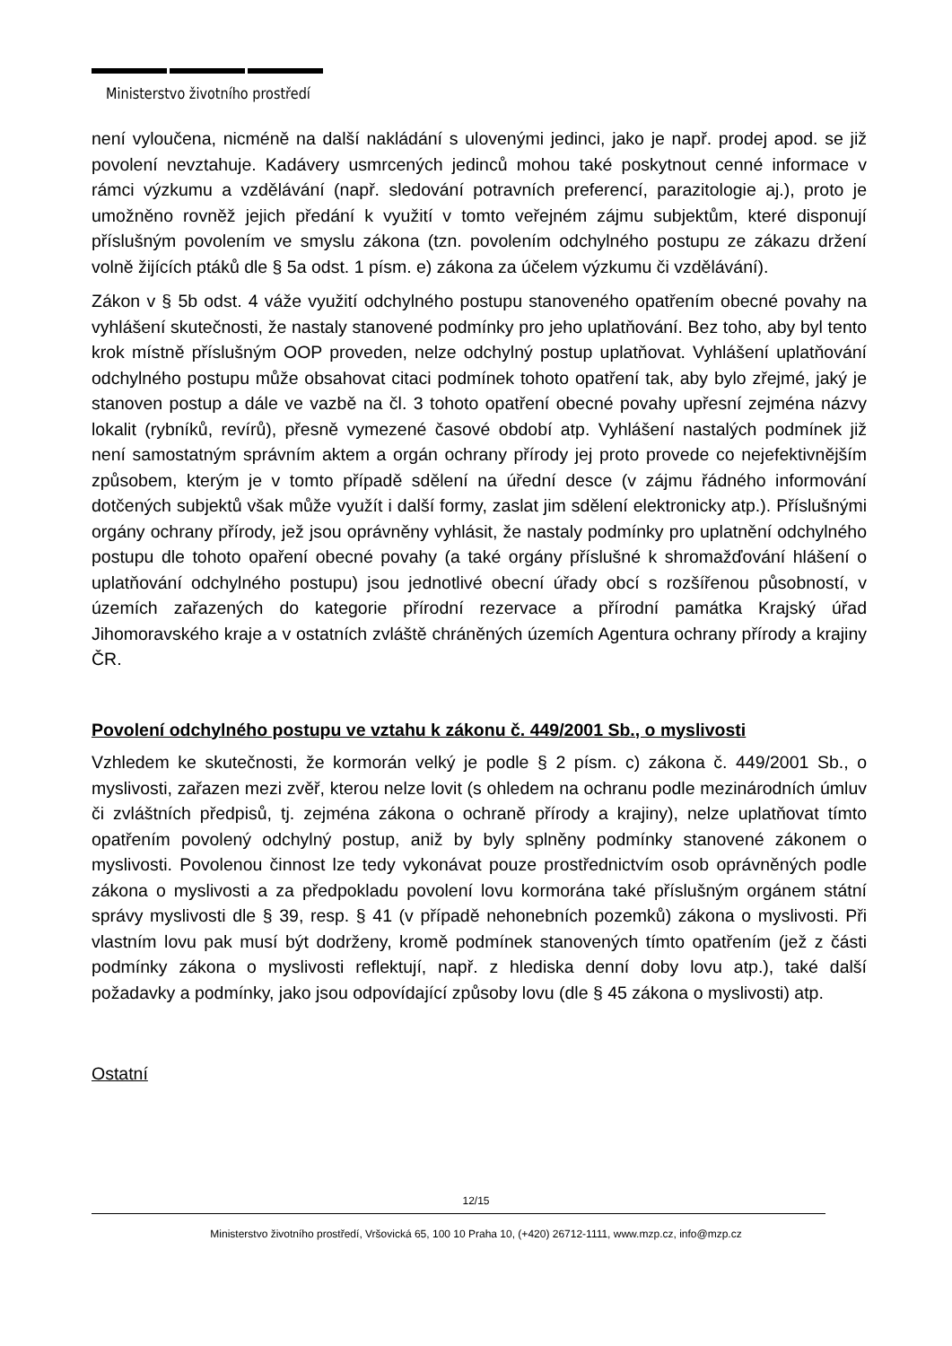Ministerstvo životního prostředí
není vyloučena, nicméně na další nakládání s ulovenými jedinci, jako je např. prodej apod. se již povolení nevztahuje. Kadávery usmrcených jedinců mohou také poskytnout cenné informace v rámci výzkumu a vzdělávání (např. sledování potravních preferencí, parazitologie aj.), proto je umožněno rovněž jejich předání k využití v tomto veřejném zájmu subjektům, které disponují příslušným povolením ve smyslu zákona (tzn. povolením odchylného postupu ze zákazu držení volně žijících ptáků dle § 5a odst. 1 písm. e) zákona za účelem výzkumu či vzdělávání).
Zákon v § 5b odst. 4 váže využití odchylného postupu stanoveného opatřením obecné povahy na vyhlášení skutečnosti, že nastaly stanovené podmínky pro jeho uplatňování. Bez toho, aby byl tento krok místně příslušným OOP proveden, nelze odchylný postup uplatňovat. Vyhlášení uplatňování odchylného postupu může obsahovat citaci podmínek tohoto opatření tak, aby bylo zřejmé, jaký je stanoven postup a dále ve vazbě na čl. 3 tohoto opatření obecné povahy upřesní zejména názvy lokalit (rybníků, revírů), přesně vymezené časové období atp. Vyhlášení nastalých podmínek již není samostatným správním aktem a orgán ochrany přírody jej proto provede co nejefektivnějším způsobem, kterým je v tomto případě sdělení na úřední desce (v zájmu řádného informování dotčených subjektů však může využít i další formy, zaslat jim sdělení elektronicky atp.). Příslušnými orgány ochrany přírody, jež jsou oprávněny vyhlásit, že nastaly podmínky pro uplatnění odchylného postupu dle tohoto opaření obecné povahy (a také orgány příslušné k shromažďování hlášení o uplatňování odchylného postupu) jsou jednotlivé obecní úřady obcí s rozšířenou působností, v územích zařazených do kategorie přírodní rezervace a přírodní památka Krajský úřad Jihomoravského kraje a v ostatních zvláště chráněných územích Agentura ochrany přírody a krajiny ČR.
Povolení odchylného postupu ve vztahu k zákonu č. 449/2001 Sb., o myslivosti
Vzhledem ke skutečnosti, že kormorán velký je podle § 2 písm. c) zákona č. 449/2001 Sb., o myslivosti, zařazen mezi zvěř, kterou nelze lovit (s ohledem na ochranu podle mezinárodních úmluv či zvláštních předpisů, tj. zejména zákona o ochraně přírody a krajiny), nelze uplatňovat tímto opatřením povolený odchylný postup, aniž by byly splněny podmínky stanovené zákonem o myslivosti. Povolenou činnost lze tedy vykonávat pouze prostřednictvím osob oprávněných podle zákona o myslivosti a za předpokladu povolení lovu kormorána také příslušným orgánem státní správy myslivosti dle § 39, resp. § 41 (v případě nehonebních pozemků) zákona o myslivosti. Při vlastním lovu pak musí být dodrženy, kromě podmínek stanovených tímto opatřením (jež z části podmínky zákona o myslivosti reflektují, např. z hlediska denní doby lovu atp.), také další požadavky a podmínky, jako jsou odpovídající způsoby lovu (dle § 45 zákona o myslivosti) atp.
Ostatní
12/15
Ministerstvo životního prostředí, Vršovická 65, 100 10 Praha 10, (+420) 26712-1111, www.mzp.cz, info@mzp.cz